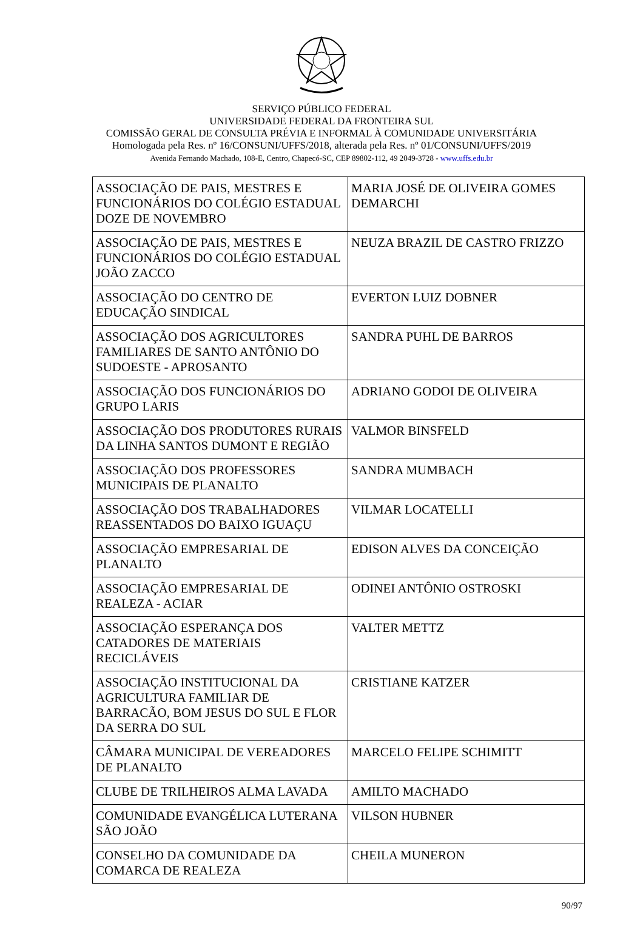SERVIÇO PÚBLICO FEDERAL
UNIVERSIDADE FEDERAL DA FRONTEIRA SUL
COMISSÃO GERAL DE CONSULTA PRÉVIA E INFORMAL À COMUNIDADE UNIVERSITÁRIA
Homologada pela Res. nº 16/CONSUNI/UFFS/2018, alterada pela Res. nº 01/CONSUNI/UFFS/2019
Avenida Fernando Machado, 108-E, Centro, Chapecó-SC, CEP 89802-112, 49 2049-3728 - www.uffs.edu.br
| ASSOCIAÇÃO DE PAIS, MESTRES E FUNCIONÁRIOS DO COLÉGIO ESTADUAL DOZE DE NOVEMBRO | MARIA JOSÉ DE OLIVEIRA GOMES DEMARCHI |
| ASSOCIAÇÃO DE PAIS, MESTRES E FUNCIONÁRIOS DO COLÉGIO ESTADUAL JOÃO ZACCO | NEUZA BRAZIL DE CASTRO FRIZZO |
| ASSOCIAÇÃO DO CENTRO DE EDUCAÇÃO SINDICAL | EVERTON LUIZ DOBNER |
| ASSOCIAÇÃO DOS AGRICULTORES FAMILIARES DE SANTO ANTÔNIO DO SUDOESTE - APROSANTO | SANDRA PUHL DE BARROS |
| ASSOCIAÇÃO DOS FUNCIONÁRIOS DO GRUPO LARIS | ADRIANO GODOI DE OLIVEIRA |
| ASSOCIAÇÃO DOS PRODUTORES RURAIS DA LINHA SANTOS DUMONT E REGIÃO | VALMOR BINSFELD |
| ASSOCIAÇÃO DOS PROFESSORES MUNICIPAIS DE PLANALTO | SANDRA MUMBACH |
| ASSOCIAÇÃO DOS TRABALHADORES REASSENTADOS DO BAIXO IGUAÇU | VILMAR LOCATELLI |
| ASSOCIAÇÃO EMPRESARIAL DE PLANALTO | EDISON ALVES DA CONCEIÇÃO |
| ASSOCIAÇÃO EMPRESARIAL DE REALEZA - ACIAR | ODINEI ANTÔNIO OSTROSKI |
| ASSOCIAÇÃO ESPERANÇA DOS CATADORES DE MATERIAIS RECICLÁVEIS | VALTER METTZ |
| ASSOCIAÇÃO INSTITUCIONAL DA AGRICULTURA FAMILIAR DE BARRACÃO, BOM JESUS DO SUL E FLOR DA SERRA DO SUL | CRISTIANE KATZER |
| CÂMARA MUNICIPAL DE VEREADORES DE PLANALTO | MARCELO FELIPE SCHIMITT |
| CLUBE DE TRILHEIROS ALMA LAVADA | AMILTO MACHADO |
| COMUNIDADE EVANGÉLICA LUTERANA SÃO JOÃO | VILSON HUBNER |
| CONSELHO DA COMUNIDADE DA COMARCA DE REALEZA | CHEILA MUNERON |
90/97